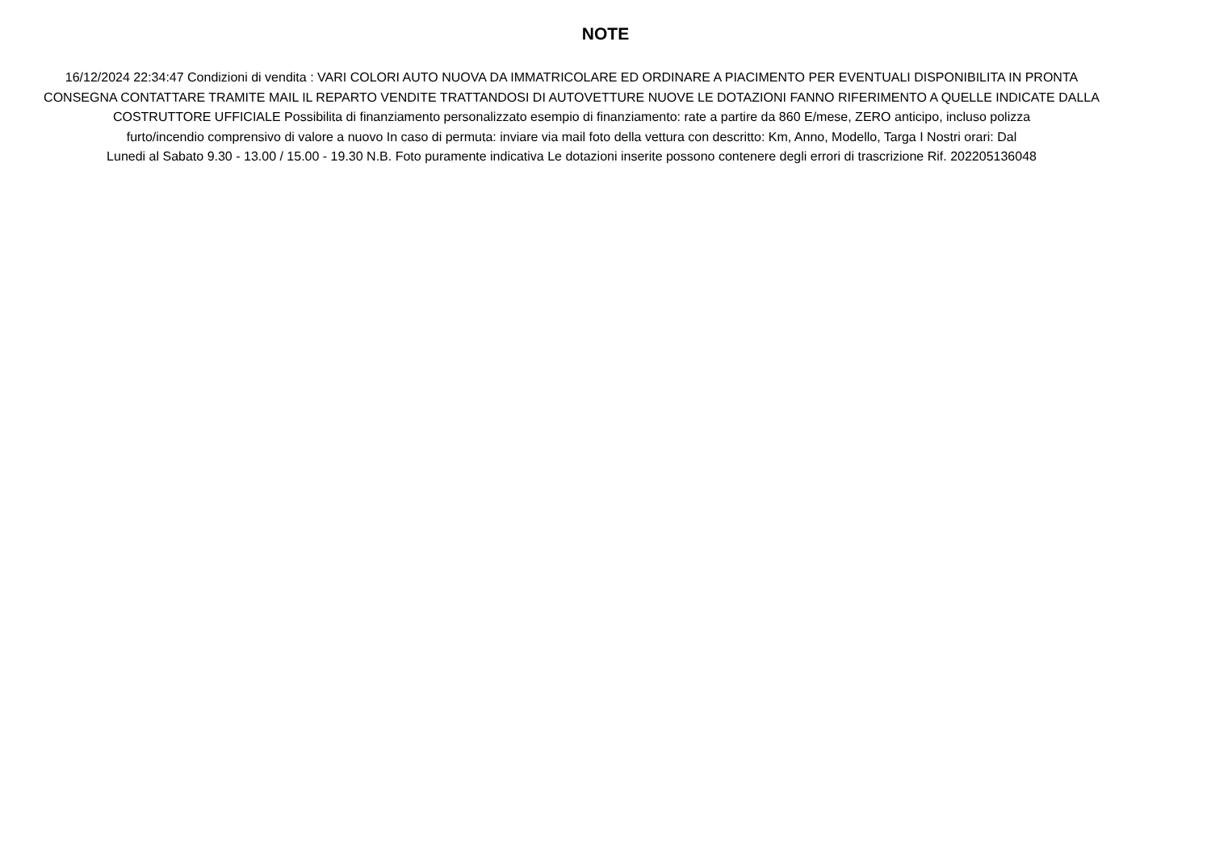NOTE
16/12/2024 22:34:47 Condizioni di vendita : VARI COLORI AUTO NUOVA DA IMMATRICOLARE ED ORDINARE A PIACIMENTO PER EVENTUALI DISPONIBILITA IN PRONTA
CONSEGNA CONTATTARE TRAMITE MAIL IL REPARTO VENDITE TRATTANDOSI DI AUTOVETTURE NUOVE LE DOTAZIONI FANNO RIFERIMENTO A QUELLE INDICATE DALLA
COSTRUTTORE UFFICIALE Possibilita di finanziamento personalizzato esempio di finanziamento: rate a partire da 860 E/mese, ZERO anticipo, incluso polizza
furto/incendio comprensivo di valore a nuovo In caso di permuta: inviare via mail foto della vettura con descritto: Km, Anno, Modello, Targa I Nostri orari: Dal
Lunedi al Sabato 9.30 - 13.00 / 15.00 - 19.30 N.B. Foto puramente indicativa Le dotazioni inserite possono contenere degli errori di trascrizione Rif. 202205136048